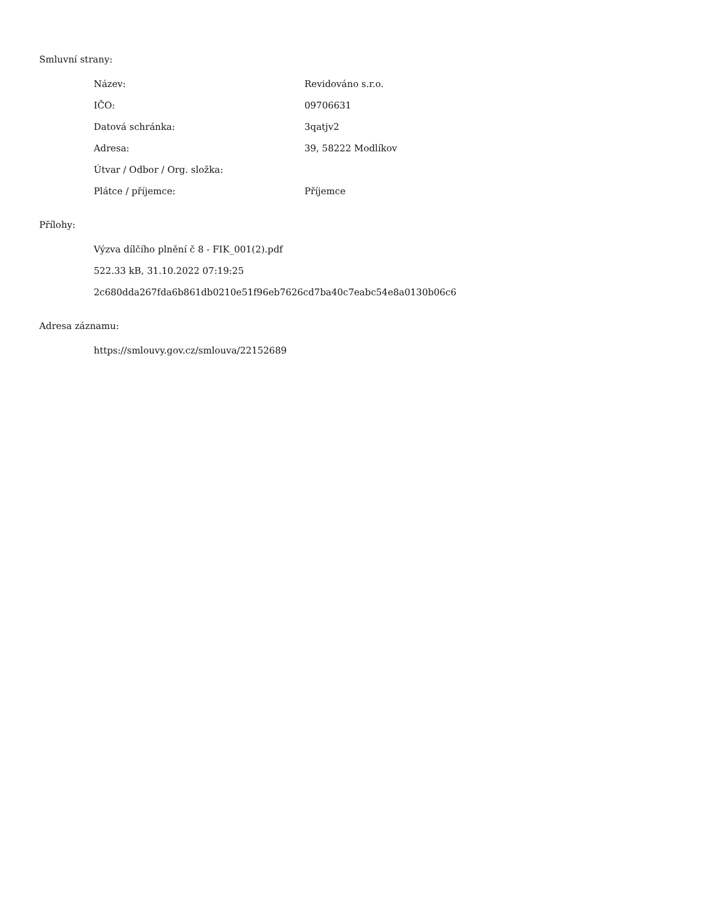Smluvní strany:
| Název: | Revidováno s.r.o. |
| IČO: | 09706631 |
| Datová schránka: | 3qatjv2 |
| Adresa: | 39, 58222 Modlíkov |
| Útvar / Odbor / Org. složka: | |
| Plátce / příjemce: | Příjemce |
Přílohy:
Výzva dílčího plnění č 8 - FIK_001(2).pdf
522.33 kB, 31.10.2022 07:19:25
2c680dda267fda6b861db0210e51f96eb7626cd7ba40c7eabc54e8a0130b06c6
Adresa záznamu:
https://smlouvy.gov.cz/smlouva/22152689